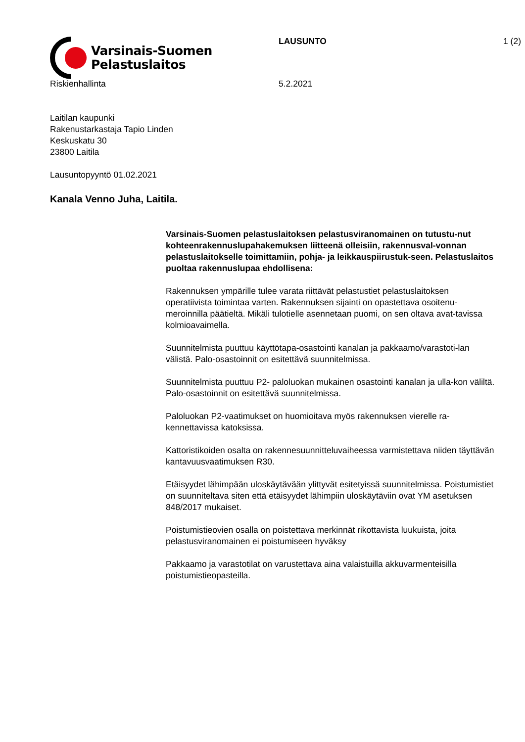Varsinais-Suomen
Pelastuslaitos
LAUSUNTO 1 (2)
Riskienhallinta 5.2.2021
Laitilan kaupunki
Rakenustarkastaja Tapio Linden
Keskuskatu 30
23800 Laitila
Lausuntopyyntö 01.02.2021
Kanala Venno Juha, Laitila.
Varsinais-Suomen pelastuslaitoksen pelastusviranomainen on tutustu-nut kohteenrakennuslupahakemuksen liitteenä olleisiin, rakennusval-vonnan pelastuslaitokselle toimittamiin, pohja- ja leikkauspiirustuk-seen. Pelastuslaitos puoltaa rakennuslupaa ehdollisena:
Rakennuksen ympärille tulee varata riittävät pelastustiet pelastuslaitoksen operatiivista toimintaa varten. Rakennuksen sijainti on opastettava osoitenu-meroinnilla päätieltä. Mikäli tulotielle asennetaan puomi, on sen oltava avat-tavissa kolmioavaimella.
Suunnitelmista puuttuu käyttötapa-osastointi kanalan ja pakkaamo/varastoti-lan välistä. Palo-osastoinnit on esitettävä suunnitelmissa.
Suunnitelmista puuttuu P2- paloluokan mukainen osastointi kanalan ja ulla-kon väliltä. Palo-osastoinnit on esitettävä suunnitelmissa.
Paloluokan P2-vaatimukset on huomioitava myös rakennuksen vierelle ra-kennettavissa katoksissa.
Kattoristikoiden osalta on rakennesuunnitteluvaiheessa varmistettava niiden täyttävän kantavuusvaatimuksen R30.
Etäisyydet lähimpään uloskäytävään ylittyvät esitetyissä suunnitelmissa. Poistumistiet on suunniteltava siten että etäisyydet lähimpiin uloskäytäviin ovat YM asetuksen 848/2017 mukaiset.
Poistumistieovien osalla on poistettava merkinnät rikottavista luukuista, joita pelastusviranomainen ei poistumiseen hyväksy
Pakkaamo ja varastotilat on varustettava aina valaistuilla akkuvarmenteisilla poistumistieopasteilla.